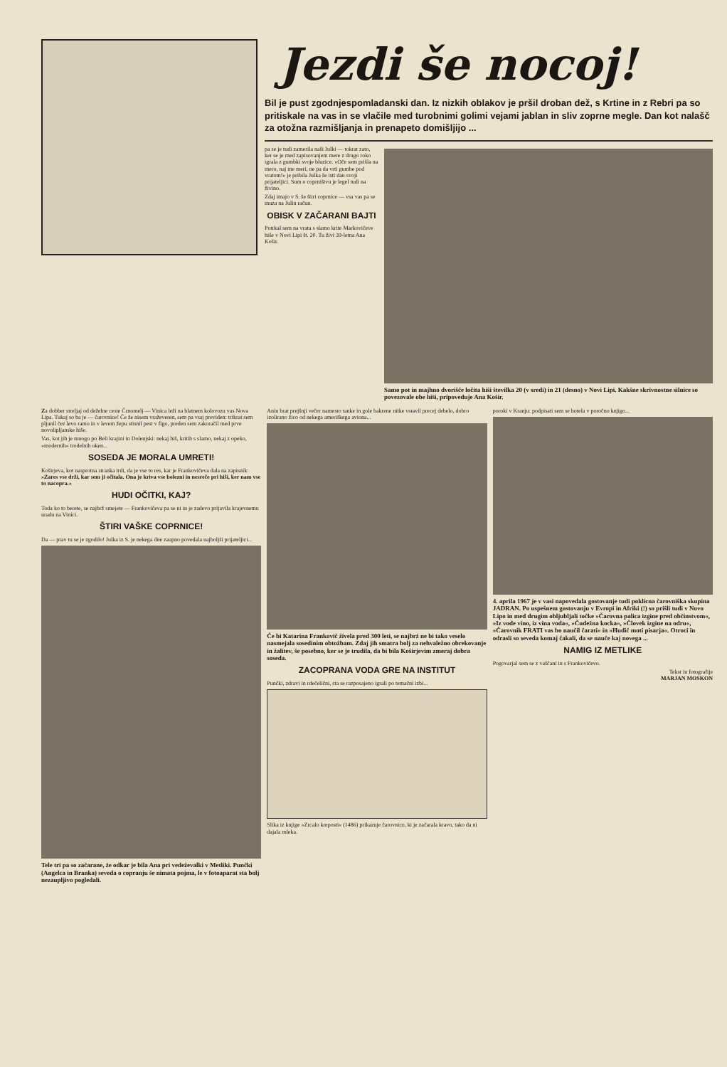Jezdi še nocoj!
Bil je pust zgodnjespomladanski dan. Iz nizkih oblakov je pršil droban dež, s Krtine in z Rebri pa so pritiskale na vas in se vlačile med turobnimi golimi vejami jablan in sliv zoprne megle. Dan kot nalašč za otožna razmišljanja in prenapeto domišljijo ...
pa se je tudi zamerila naši Julki — tokrat zato, ker se je med zapisovanjem mere z drugo roko igrala z gumbki svoje bluzice. »Oče sem prišla na mero, naj me meri, ne pa da vrti gumbe pod vratom!« je pribila Julka še isti dan svoji prijateljici. Sum o coprništvu je legel tudi na živino.
Zdaj imajo v S. še štiri coprnice — vsa vas pa se muza na Julin račun.
OBISK V ZAČARANI BAJTI
Potrkal sem na vrata s slamo krite Markovičeve hiše v Novi Lipi št. 20. Tu živi 39-letna Ana Košir.
Samo pot in majhno dvorišče ločita hiši številka 20 (v sredi) in 21 (desno) v Novi Lipi. Kakšne skrivnostne silnice so povezovale obe hiši, pripoveduje Ana Košir.
Za dobber streljaj od deželne ceste Črnomelj — Vinica leži na blatnem kolovozu vas Nova Lipa. Tukaj so ba je — čarovnice! Če že nisem vraževeren, sem pa vsaj previden: trikrat sem pljunil čez levo ramo in v levem žepu stisnil pest v figo, preden sem zakoračil med prve novolipljanske hiše.
Vas, kot jih je mnogo po Beli krajini in Dolenjski: nekaj hiš, kritih s slamo, nekaj z opeko, »modernih« trodelnih oken...
SOSEDA JE MORALA UMRETI!
Koširjeva, kot nasprotna stranka trdi, da je vse to res, kar je Frankovičeva dala na zapisnik: »Zares vse drži, kar sem ji očitala. Ona je kriva vse bolezni in nesreče pri hiši, ker nam vse to nacopra.«
HUDI OČITKI, KAJ?
Toda ko to berete, se najbrž smejete — Frankovičeva pa se ni in je zadevo prijavila krajevnemu uradu na Vinici.
ŠTIRI VAŠKE COPRNICE!
Da — prav tu se je zgodilo! Julka iz S. je nekega dne zaupno povedala najboljši prijateljici...
Tele tri pa so začarane, že odkar je bila Ana pri vedeževalki v Metliki. Punčki (Angelca in Branka) seveda o copranju še nimata pojma, le v fotoaparat sta bolj nezaupljivo pogledali.
Anin brat prejšnji večer namesto tanke in gole bakrene nitke vstavil precej debelo, dobro izolirano žico od nekega ameriškega aviona...
Če bi Katarina Frankovič živela pred 300 leti, se najbrž ne bi tako veselo nasmejala sosedinim obtožbam. Zdaj jih smatra bolj za nehvaležno obrekovanje in žalitev, še posebno, ker se je trudila, da bi bila Koširjevim zmeraj dobra soseda.
ZACOPRANA VODA GRE NA INSTITUT
Punčki, zdravi in rdečelični, sta se razposajeno igrali po temačni izbi...
Slika iz knjige »Zrcalo kreposti« (1486) prikazuje čarovnico, ki je začarala kravo, tako da ni dajala mleka.
poroki v Kranju: podpisati sem se hotela v poročno knjigo...
4. aprila 1967 je v vasi napovedala gostovanje tudi poklicna čarovniška skupina JADRAN. Po uspešnem gostovanju v Evropi in Afriki (!) so prišli tudi v Novo Lipo in med drugim obljubljali točke »Čarovna palica izgine pred občinstvom«, »Iz vode vino, iz vina voda«, »Čudežna kocka«, »Človek izgine na odru«, »Čarovnik FRATI vas bo naučil čarati« in »Hudič moti pisarja«. Otroci in odrasli so seveda komaj čakali, da se nauče kaj novega ...
NAMIG IZ METLIKE
Pogovarjal sem se z vaščani in s Frankovičevo.
Tekst in fotografije
MARJAN MOSKON